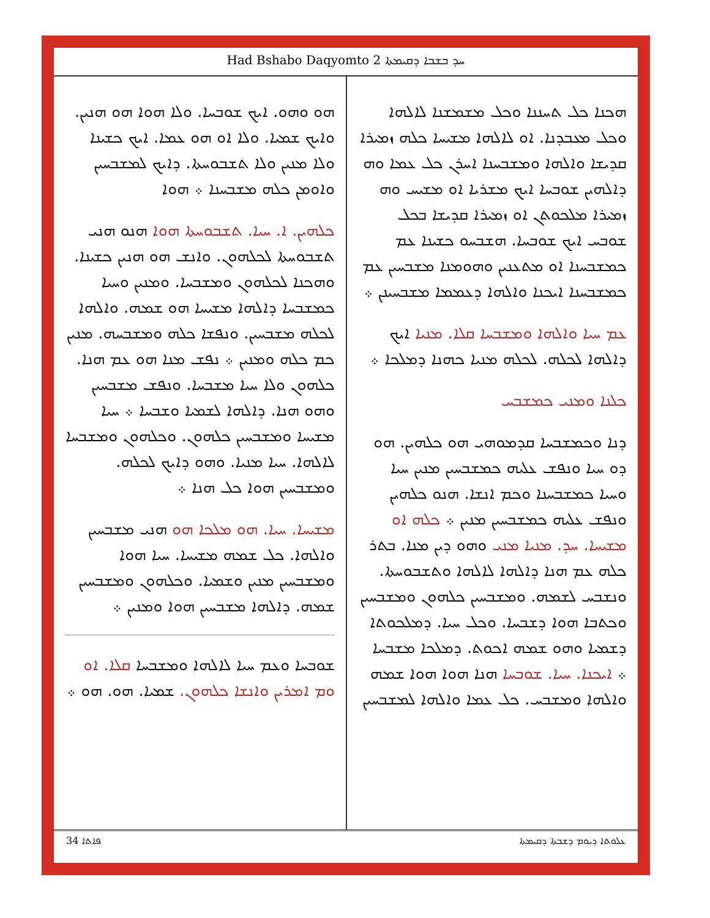Had Bshabo Daqyomto 2 ܚܕ ܒܫܒܐ ܕܩܝܡܬܐ
ܗܟܢܐ ܟܠ ܬܚܢܢܐ ܘܟܠ ܡܫܡܫܢܐ ܠܐܠܗܐ ܘܟܠ ܡܥܒܕܢܐ. ܐܘ ܠܐܠܗܐ ܡܫܝܚܐ ܟܠܗ ܙܡܝܪܐ ܩܕܝܫܐ ܘܐܠܗܐ ܘܡܫܒܚܢܐ ܐܚܪܢ ܟܠ ܥܡܐ ܘܗ ܕܐܠܗܝܢ ܫܘܒܚܐ ܐܝܟ ܡܫܪܝܐ ܐܘ ܡܫܝܚ ܘܗ ܙܡܝܪܐ ܡܠܟܘܬܢ ܐܘ ܙܡܝܪܐ ܩܕܝܫܐ ܒܟܠ ܫܘܒܚ ܐܝܟ ܫܘܒܚܐ. ܗܫܒܚܘ ܟܫܝܢܐ ܥܡ ܟܡܫܒܚܢܐ ܐܘ ܡܬܥܢܝܢ ܘܗܘܡܢܐ ܡܫܒܚܝܢ ܥܡ ܟܡܫܒܚܢܐ ܐܝܟܢܐ ܘܐܠܗܐ ܕܥܡܡܐ ܡܫܒܚܝܢܢ ܀
ܥܡ ܚܝܐ ܘܐܠܗܐ ܘܡܫܒܚܐ ܩܠܐ. ܡܢܝܐ ܐܝܟ ܕܐܠܗܐ ܠܟܠܗ. ܠܟܠܗ ܡܢܝܐ ܟܗܢܐ ܕܡܠܟܐ ܀
ܟܠܢܐ ܘܡܢܝ ܟܡܫܒܚ
ܕܢܐ ܘܟܡܫܒܚܐ ܩܕܡܘܗܝ ܗܘ ܟܠܗܝܢ. ܗܘ ܕܘ ܚܝܐ ܘܢܦܫ ܥܠܝܗ ܟܡܫܒܚܝܢ ܡܢܝܢ ܚܝܐ ܘܚܝܐ ܟܡܫܒܚܢܐ ܘܟܡ ܐܢܫܐ. ܗܢܘ ܟܠܗܝܢ ܘܢܦܫ ܥܠܝܗ ܟܡܫܒܚܝܢ ܡܢܝܢ ܀ ܟܠܗ ܐܘ ܡܫܝܚܐ. ܚܕ. ܡܢܝܐ ܡܢܝ ܘܗܘ ܕܝܢ ܡܢܐ. ܒܬܪ ܟܠܗ ܥܡ ܗܢܐ ܕܐܠܗܐ ܠܐܠܗܐ ܘܬܫܒܘܚܬܐ. ܘܢܫܒܚ ܠܫܡܗ. ܘܡܫܒܚܝܢ ܟܠܗܘܢ ܘܡܫܒܚܝܢ ܘܟܬܒܐ ܗܘܐ ܕܫܒܚܐ. ܘܟܠ ܚܝܐ. ܕܡܠܟܘܬܐ ܕܫܡܝܐ ܘܗܘ ܫܡܗ ܐܟܘܬ. ܕܡܠܟܐ ܡܫܒܚܐ ܀ ܐܝܟܢܐ. ܚܝܐ. ܫܘܒܚܐ ܗܢܐ ܗܘܐ ܗܘܐ ܫܡܗ ܘܐܠܗܐ ܘܡܫܒܚ. ܟܠ ܥܡܐ ܘܐܠܗܐ ܠܡܫܒܚܝܢ
ܗܘ ܘܗܘ. ܐܝܟ ܫܘܒܚܐ. ܘܠܐ ܗܘܐ ܗܘ ܗܢܝܢ. ܘܐܝܟ ܫܡܝܐ. ܘܠܐ ܐܘ ܗܘ ܥܡܐ. ܐܝܟ ܟܫܝܢܐ ܘܠܐ ܡܢܝܢ ܘܠܐ ܬܫܒܘܚܬܐ. ܕܐܝܟ ܠܡܫܒܚܝܢ ܘܐܘܡܢ ܟܠܗ ܡܫܒܚܢܐ ܀ ܗܘܐ
ܟܠܗܝܢ. ܐ. ܚܝܐ. ܬܫܒܘܚܬܐ ܗܘܐ ܗܢܘ ܗܢܝ ܬܫܒܘܚܬܐ ܠܟܠܗܘܢ. ܘܐܢܫ ܗܘ ܗܢܝܢ ܟܫܝܢܐ. ܘܗܟܢܐ ܠܟܠܗܘܢ ܘܡܫܒܚܐ. ܘܡܢܝܢ ܘܚܝܐ ܟܡܫܒܚܐ ܕܐܠܗܐ ܡܫܝܚܐ ܗܘ ܫܡܗ. ܘܐܠܗܐ ܠܟܠܗ ܡܫܒܚܝܢ. ܘܢܦܫܐ ܟܠܗ ܘܡܫܒܚܗ. ܡܢܝܢ ܟܡ ܟܠܗ ܘܡܢܝܢ ܀ ܢܦܫ ܡܢܐ ܗܘ ܥܡ ܗܢܐ. ܟܠܗܘܢ ܘܠܐ ܚܝܐ ܡܫܒܚܐ. ܘܢܦܫ ܡܫܒܚܝܢ ܘܗܘ ܗܢܐ. ܕܐܠܗܐ ܠܫܡܝܐ ܘܫܒܚܐ ܀ ܚܝܐ ܡܫܝܚܐ ܘܡܫܒܚܝܢ ܟܠܗܘܢ. ܘܟܠܗܘܢ ܘܡܫܒܚܐ ܠܐܠܗܐ. ܚܝܐ ܡܢܝܐ. ܘܗܘ ܕܐܝܟ ܠܟܠܗ. ܘܡܫܒܚܝܢ ܗܘܐ ܟܠ ܗܢܐ ܀
ܡܫܝܚܐ. ܚܝܐ. ܗܘ ܡܠܟܐ ܗܘ ܗܢܝ ܡܫܒܚܝܢ ܘܐܠܗܐ. ܟܠ ܫܡܗ ܡܫܝܚܐ. ܚܝܐ ܗܘܐ ܘܡܫܒܚܝܢ ܡܢܝܢ ܘܫܡܝܐ. ܘܟܠܗܘܢ ܘܡܫܒܚܝܢ ܫܡܗ. ܕܐܠܗܐ ܡܫܒܚܝܢ ܗܘܐ ܘܡܢܝܢ ܀
ܫܘܒܚܐ ܘܥܡ ܚܝܐ ܠܐܠܗܐ ܘܡܫܒܚܐ ܩܠܐ. ܐܘ ܘܡ ܐܡܪܝܢ ܘܐܢܫܐ ܟܠܗܘܢ. ܫܡܝܐ. ܗܘ. ܗܘ ܀
ܦܐܬܐ 34 ܥܠܘܬܐ ܕܝܘܡ ܕܫܒܬܐ ܕܩܝܡܬܐ